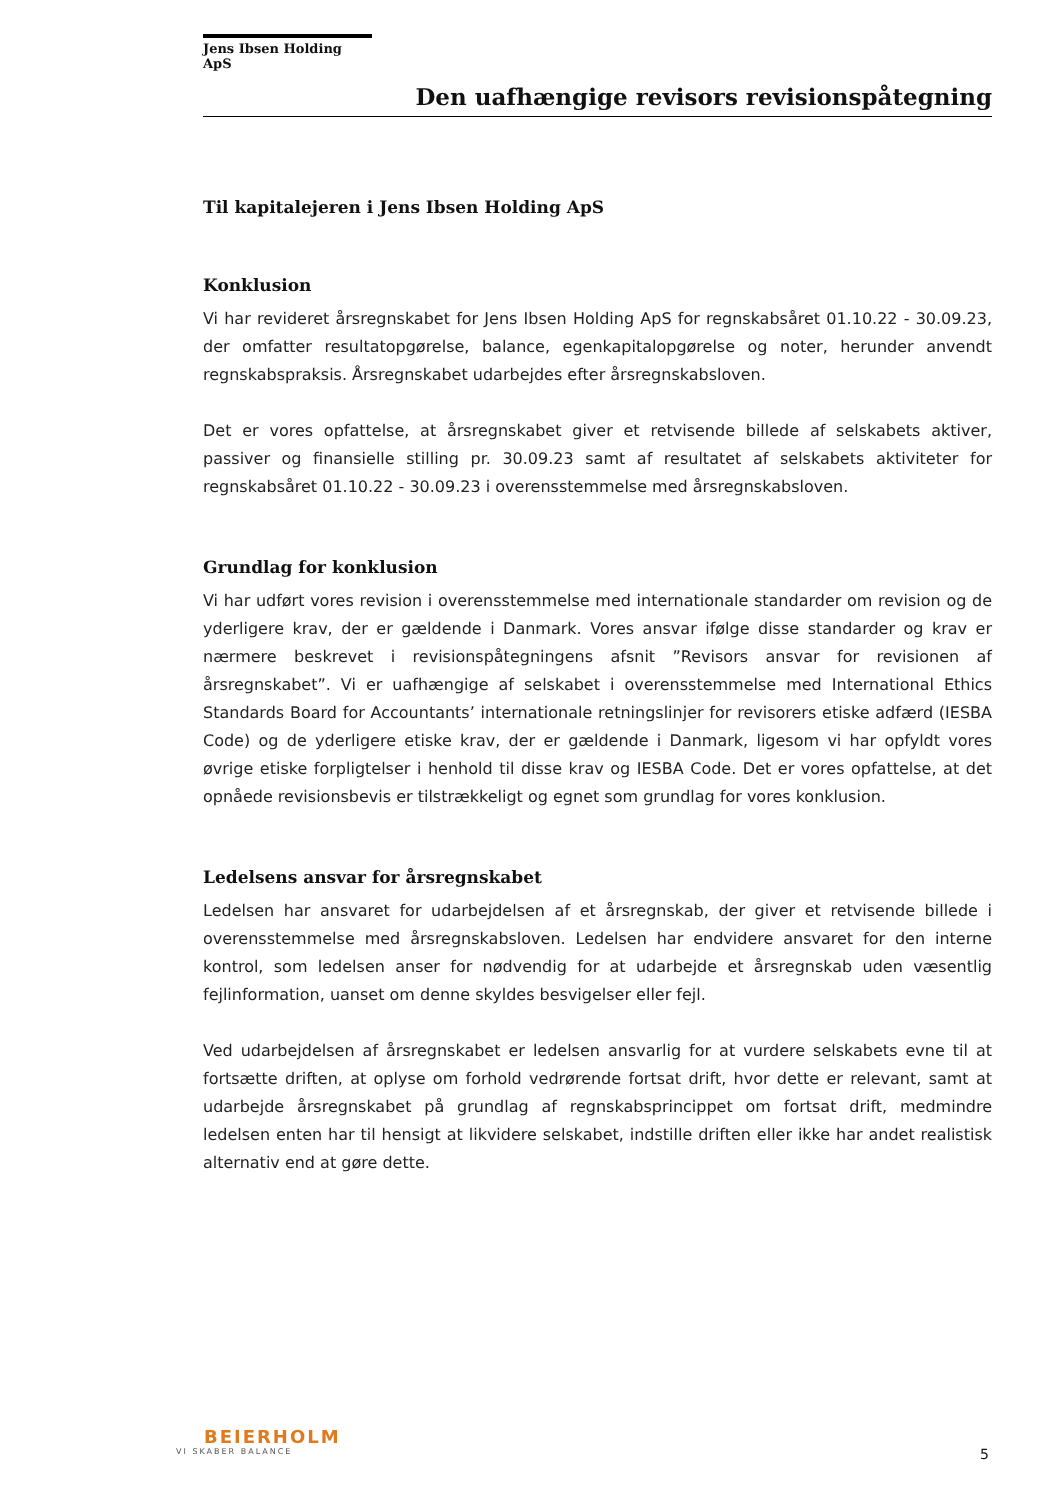Jens Ibsen Holding ApS
Den uafhængige revisors revisionspåtegning
Til kapitalejeren i Jens Ibsen Holding ApS
Konklusion
Vi har revideret årsregnskabet for Jens Ibsen Holding ApS for regnskabsåret 01.10.22 - 30.09.23, der omfatter resultatopgørelse, balance, egenkapitalopgørelse og noter, herunder anvendt regnskabspraksis. Årsregnskabet udarbejdes efter årsregnskabsloven.
Det er vores opfattelse, at årsregnskabet giver et retvisende billede af selskabets aktiver, passiver og finansielle stilling pr. 30.09.23 samt af resultatet af selskabets aktiviteter for regnskabsåret 01.10.22 - 30.09.23 i overensstemmelse med årsregnskabsloven.
Grundlag for konklusion
Vi har udført vores revision i overensstemmelse med internationale standarder om revision og de yderligere krav, der er gældende i Danmark. Vores ansvar ifølge disse standarder og krav er nærmere beskrevet i revisionspåtegningens afsnit ”Revisors ansvar for revisionen af årsregnskabet”. Vi er uafhængige af selskabet i overensstemmelse med International Ethics Standards Board for Accountants’ internationale retningslinjer for revisorers etiske adfærd (IESBA Code) og de yderligere etiske krav, der er gældende i Danmark, ligesom vi har opfyldt vores øvrige etiske forpligtelser i henhold til disse krav og IESBA Code. Det er vores opfattelse, at det opnåede revisionsbevis er tilstrækkeligt og egnet som grundlag for vores konklusion.
Ledelsens ansvar for årsregnskabet
Ledelsen har ansvaret for udarbejdelsen af et årsregnskab, der giver et retvisende billede i overensstemmelse med årsregnskabsloven. Ledelsen har endvidere ansvaret for den interne kontrol, som ledelsen anser for nødvendig for at udarbejde et årsregnskab uden væsentlig fejlinformation, uanset om denne skyldes besvigelser eller fejl.
Ved udarbejdelsen af årsregnskabet er ledelsen ansvarlig for at vurdere selskabets evne til at fortsætte driften, at oplyse om forhold vedrørende fortsat drift, hvor dette er relevant, samt at udarbejde årsregnskabet på grundlag af regnskabsprincippet om fortsat drift, medmindre ledelsen enten har til hensigt at likvidere selskabet, indstille driften eller ikke har andet realistisk alternativ end at gøre dette.
BEIERHOLM
VI SKABER BALANCE
5